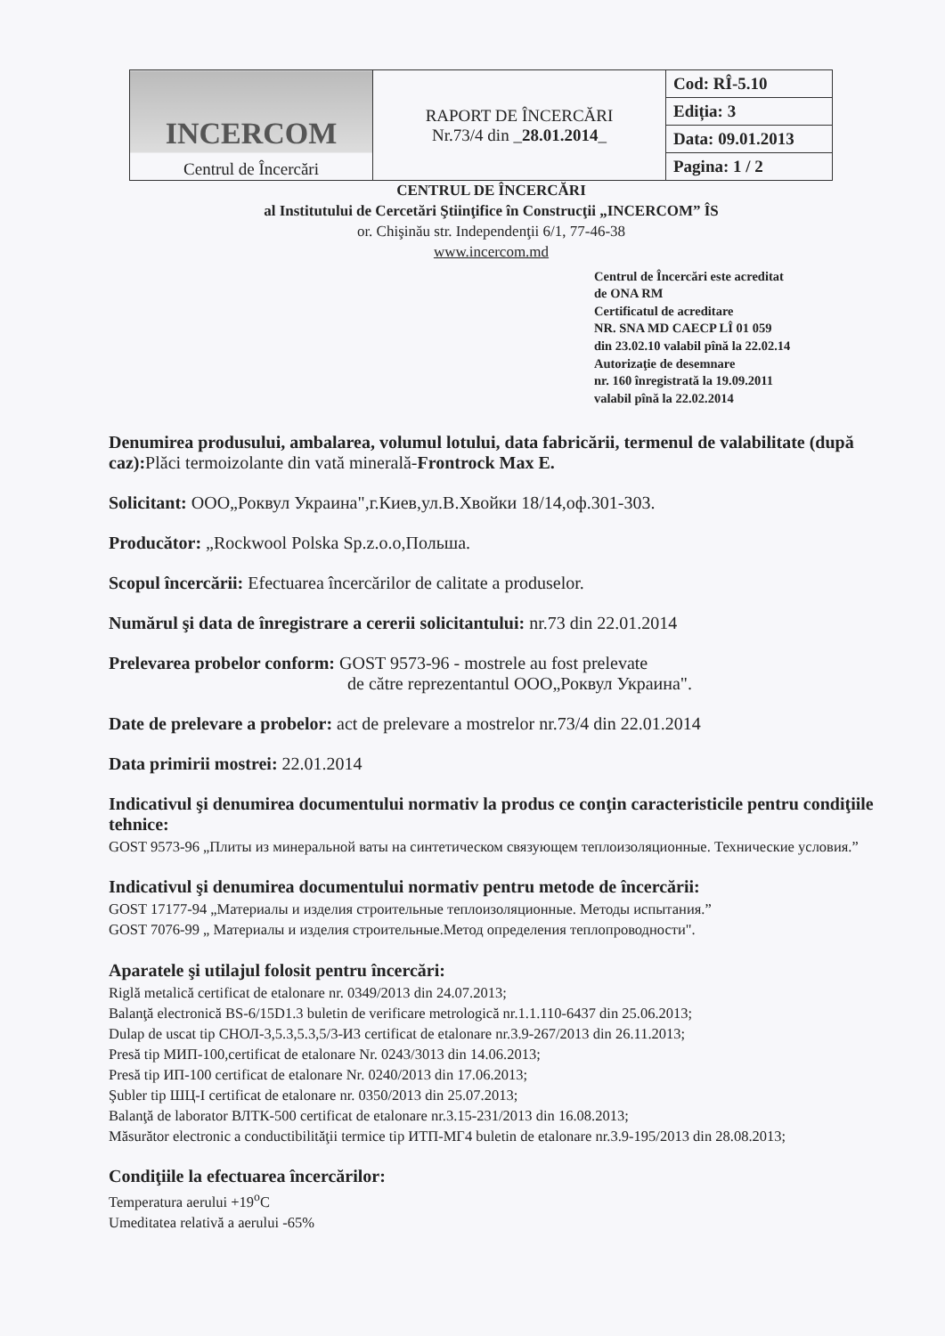| INCERCOM Centrul de Încercări | RAPORT DE ÎNCERCĂRI Nr.73/4 din _ 28.01.2014 _ | Cod: RÎ-5.10 |
| | | Ediția: 3 |
| | | Data: 09.01.2013 |
| | | Pagina: 1 / 2 |
CENTRUL DE ÎNCERCĂRI
al Institutului de Cercetări Ştiinţifice în Construcţii „INCERCOM” ÎS
or. Chişinău str. Independenţii 6/1, 77-46-38
www.incercom.md
Centrul de Încercări este acreditat
de ONA RM
Certificatul de acreditare
NR. SNA MD CAECP LÎ 01 059
din 23.02.10 valabil pînă la 22.02.14
Autorizaţie de desemnare
nr. 160 înregistrată la 19.09.2011
valabil pînă la 22.02.2014
Denumirea produsului, ambalarea, volumul lotului, data fabricării, termenul de valabilitate (după caz): Plăci termoizolante din vată minerală-Frontrock Max E.
Solicitant: ООО„Роквул Украина",г.Киев,ул.В.Хвойки 18/14,оф.301-303.
Producător: „Rockwool Polska Sp.z.o.o,Польша.
Scopul încercării: Efectuarea încercărilor de calitate a produselor.
Numărul şi data de înregistrare a cererii solicitantului: nr.73 din 22.01.2014
Prelevarea probelor conform: GOST 9573-96 - mostrele au fost prelevate
de către reprezentantul ООО„Роквул Украина".
Date de prelevare a probelor: act de prelevare a mostrelor nr.73/4 din 22.01.2014
Data primirii mostrei: 22.01.2014
Indicativul şi denumirea documentului normativ la produs ce conţin caracteristicile pentru condiţiile tehnice:
GOST 9573-96 „Плиты из минеральной ваты на синтетическом связующем теплоизоляционные. Технические условия.”
Indicativul şi denumirea documentului normativ pentru metode de încercării:
GOST 17177-94 „Материалы и изделия строительные теплоизоляционные. Методы испытания.”
GOST 7076-99 „ Материалы и изделия строительные.Метод определения теплопроводности".
Aparatele şi utilajul folosit pentru încercări:
Riglă metalică certificat de etalonare nr. 0349/2013 din 24.07.2013;
Balanţă electronică BS-6/15D1.3 buletin de verificare metrologică nr.1.1.110-6437 din 25.06.2013;
Dulap de uscat tip СНОЛ-3,5.3,5.3,5/3-И3 certificat de etalonare nr.3.9-267/2013 din 26.11.2013;
Presă tip МИП-100,certificat de etalonare Nr. 0243/3013 din 14.06.2013;
Presă tip ИП-100 certificat de etalonare Nr. 0240/2013 din 17.06.2013;
Şubler tip ШЦ-I certificat de etalonare nr. 0350/2013 din 25.07.2013;
Balanţă de laborator ВЛТК-500 certificat de etalonare nr.3.15-231/2013 din 16.08.2013;
Măsurător electronic a conductibilităţii termice tip ИТП-МГ4 buletin de etalonare nr.3.9-195/2013 din 28.08.2013;
Condiţiile la efectuarea încercărilor:
Temperatura aerului +19<sup>o</sup>C
Umeditatea relativă a aerului -65%